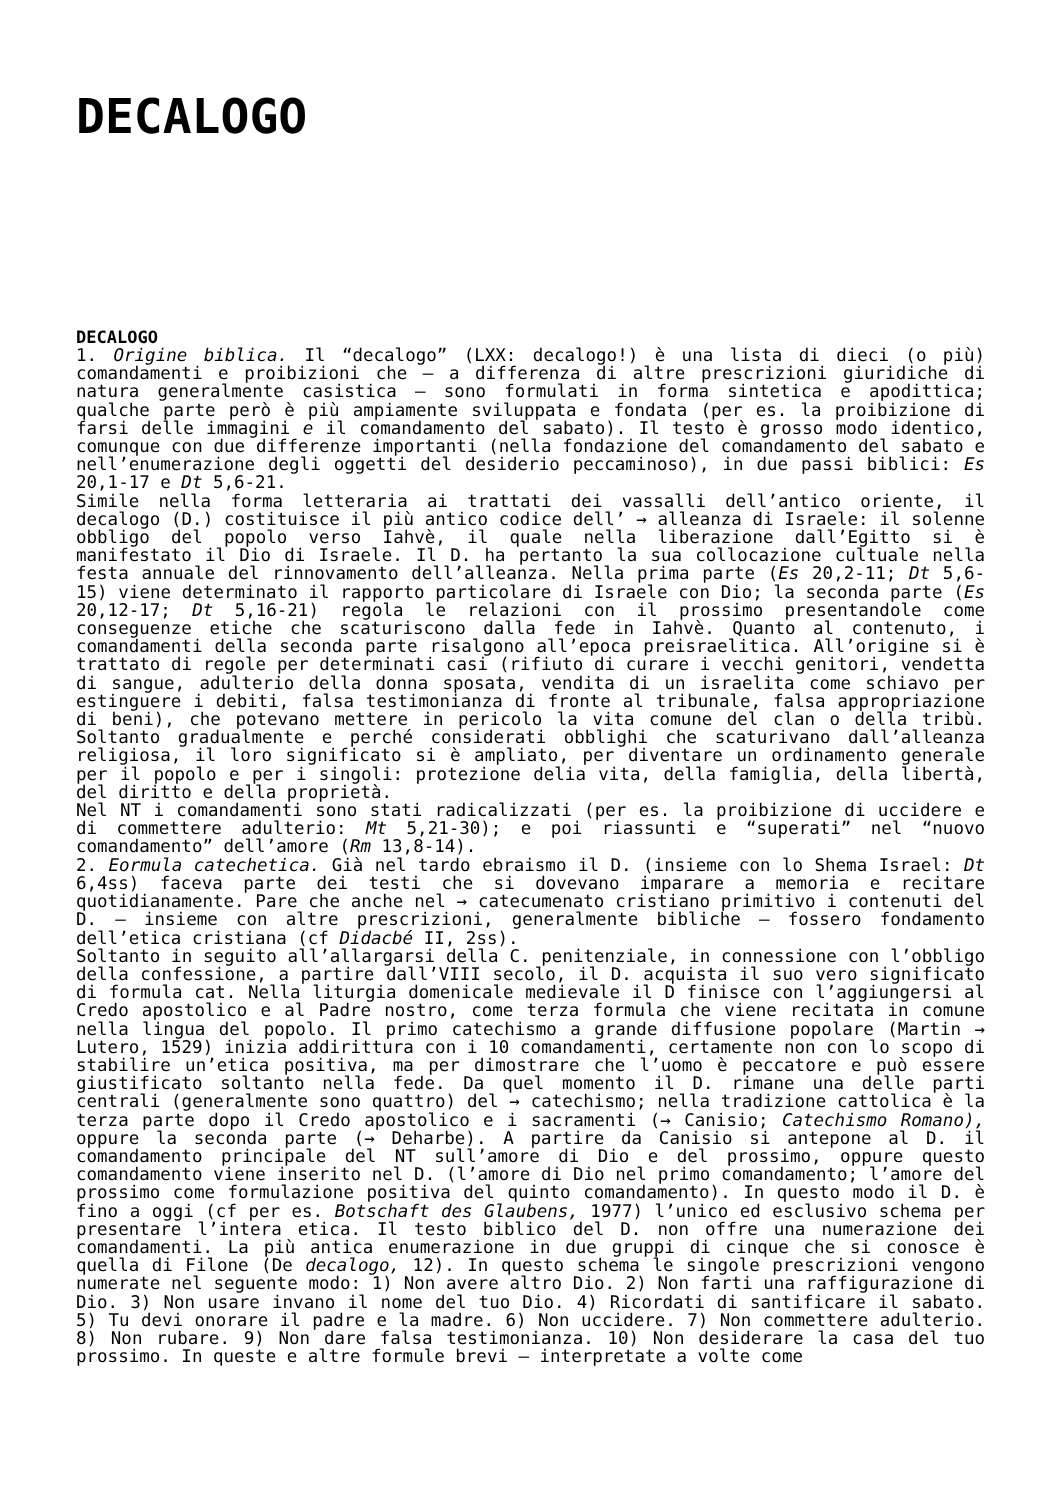DECALOGO
DECALOGO
1. Origine biblica. Il “decalogo” (LXX: decalogo!) è una lista di dieci (o più) comandamenti e proibizioni che – a differenza di altre prescrizioni giuridiche di natura generalmente casistica – sono formulati in forma sintetica e apodittica; qualche parte però è più ampiamente sviluppata e fondata (per es. la proibizione di farsi delle immagini e il comandamento del sabato). Il testo è grosso modo identico, comunque con due differenze importanti (nella fondazione del comandamento del sabato e nell’enumerazione degli oggetti del desiderio peccaminoso), in due passi biblici: Es 20,1-17 e Dt 5,6-21.
Simile nella forma letteraria ai trattati dei vassalli dell’antico oriente, il decalogo (D.) costituisce il più antico codice dell’ → alleanza di Israele: il solenne obbligo del popolo verso Iahvè, il quale nella liberazione dall’Egitto si è manifestato il Dio di Israele. Il D. ha pertanto la sua collocazione cultuale nella festa annuale del rinnovamento dell’alleanza. Nella prima parte (Es 20,2-11; Dt 5,6-15) viene determinato il rapporto particolare di Israele con Dio; la seconda parte (Es 20,12-17; Dt 5,16-21) regola le relazioni con il prossimo presentandole come conseguenze etiche che scaturiscono dalla fede in Iahvè. Quanto al contenuto, i comandamenti della seconda parte risalgono all’epoca preisraelitica. All’origine si è trattato di regole per determinati casi (rifiuto di curare i vecchi genitori, vendetta di sangue, adulterio della donna sposata, vendita di un israelita come schiavo per estinguere i debiti, falsa testimonianza di fronte al tribunale, falsa appropriazione di beni), che potevano mettere in pericolo la vita comune del clan o della tribù. Soltanto gradualmente e perché considerati obblighi che scaturivano dall’alleanza religiosa, il loro significato si è ampliato, per diventare un ordinamento generale per il popolo e per i singoli: protezione delia vita, della famiglia, della libertà, del diritto e della proprietà.
Nel NT i comandamenti sono stati radicalizzati (per es. la proibizione di uccidere e di commettere adulterio: Mt 5,21-30); e poi riassunti e “superati” nel “nuovo comandamento” dell’amore (Rm 13,8-14).
2. Eormula catechetica. Già nel tardo ebraismo il D. (insieme con lo Shema Israel: Dt 6,4ss) faceva parte dei testi che si dovevano imparare a memoria e recitare quotidianamente. Pare che anche nel → catecumenato cristiano primitivo i contenuti del D. – insieme con altre prescrizioni, generalmente bibliche – fossero fondamento dell’etica cristiana (cf Didacbé II, 2ss).
Soltanto in seguito all’allargarsi della C. penitenziale, in connessione con l’obbligo della confessione, a partire dall’VIII secolo, il D. acquista il suo vero significato di formula cat. Nella liturgia domenicale medievale il D finisce con l’aggiungersi al Credo apostolico e al Padre nostro, come terza formula che viene recitata in comune nella lingua del popolo. Il primo catechismo a grande diffusione popolare (Martin → Lutero, 1529) inizia addirittura con i 10 comandamenti, certamente non con lo scopo di stabilire un’etica positiva, ma per dimostrare che l’uomo è peccatore e può essere giustificato soltanto nella fede. Da quel momento il D. rimane una delle parti centrali (generalmente sono quattro) del → catechismo; nella tradizione cattolica è la terza parte dopo il Credo apostolico e i sacramenti (→ Canisio; Catechismo Romano), oppure la seconda parte (→ Deharbe). A partire da Canisio si antepone al D. il comandamento principale del NT sull’amore di Dio e del prossimo, oppure questo comandamento viene inserito nel D. (l’amore di Dio nel primo comandamento; l’amore del prossimo come formulazione positiva del quinto comandamento). In questo modo il D. è fino a oggi (cf per es. Botschaft des Glaubens, 1977) l’unico ed esclusivo schema per presentare l’intera etica. Il testo biblico del D. non offre una numerazione dei comandamenti. La più antica enumerazione in due gruppi di cinque che si conosce è quella di Filone (De decalogo, 12). In questo schema le singole prescrizioni vengono numerate nel seguente modo: 1) Non avere altro Dio. 2) Non farti una raffigurazione di Dio. 3) Non usare invano il nome del tuo Dio. 4) Ricordati di santificare il sabato. 5) Tu devi onorare il padre e la madre. 6) Non uccidere. 7) Non commettere adulterio. 8) Non rubare. 9) Non dare falsa testimonianza. 10) Non desiderare la casa del tuo prossimo. In queste e altre formule brevi – interpretate a volte come